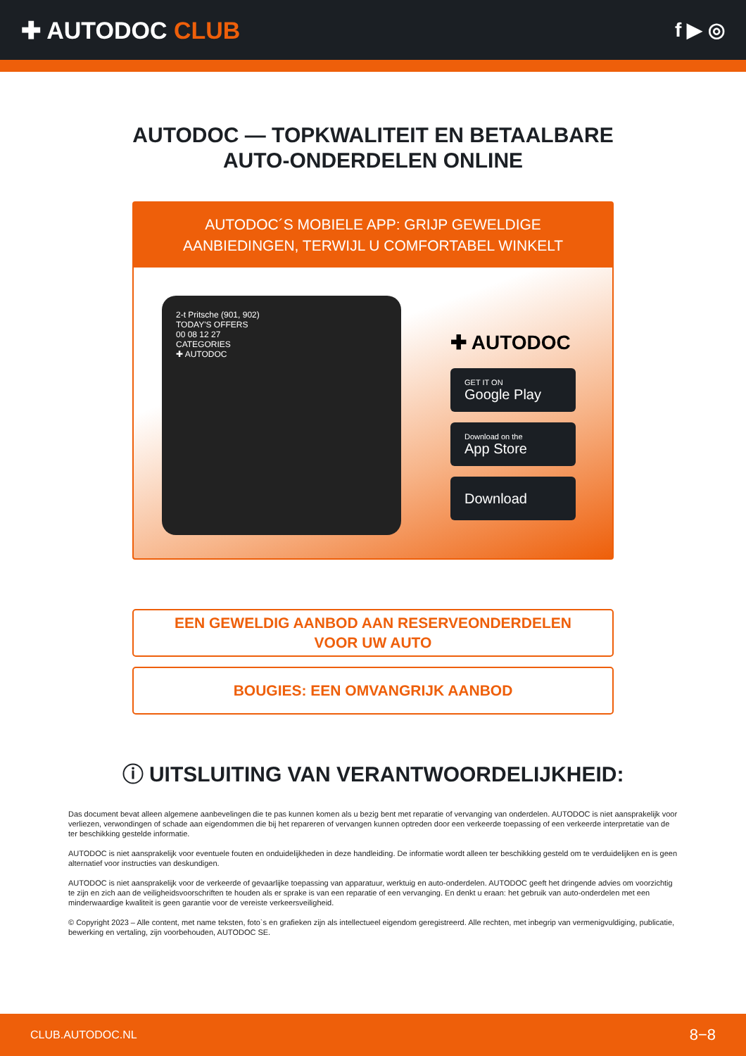✚ AUTODOC CLUB
f ▶ ◎
AUTODOC — TOPKWALITEIT EN BETAALBARE AUTO-ONDERDELEN ONLINE
AUTODOC´S MOBIELE APP: GRIJP GEWELDIGE AANBIEDINGEN, TERWIJL U COMFORTABEL WINKELT
2-t Pritsche (901, 902)
TODAY'S OFFERS
00 08 12 27
CATEGORIES
✚ AUTODOC
✚ AUTODOC
GET IT ON
Google Play
Download on the
App Store
Download
EEN GEWELDIG AANBOD AAN RESERVEONDERDELEN
VOOR UW AUTO
BOUGIES: EEN OMVANGRIJK AANBOD
ⓘ UITSLUITING VAN VERANTWOORDELIJKHEID:
Das document bevat alleen algemene aanbevelingen die te pas kunnen komen als u bezig bent met reparatie of vervanging van onderdelen. AUTODOC is niet aansprakelijk voor verliezen, verwondingen of schade aan eigendommen die bij het repareren of vervangen kunnen optreden door een verkeerde toepassing of een verkeerde interpretatie van de ter beschikking gestelde informatie.
AUTODOC is niet aansprakelijk voor eventuele fouten en onduidelijkheden in deze handleiding. De informatie wordt alleen ter beschikking gesteld om te verduidelijken en is geen alternatief voor instructies van deskundigen.
AUTODOC is niet aansprakelijk voor de verkeerde of gevaarlijke toepassing van apparatuur, werktuig en auto-onderdelen. AUTODOC geeft het dringende advies om voorzichtig te zijn en zich aan de veiligheidsvoorschriften te houden als er sprake is van een reparatie of een vervanging. En denkt u eraan: het gebruik van auto-onderdelen met een minderwaardige kwaliteit is geen garantie voor de vereiste verkeersveiligheid.
© Copyright 2023 – Alle content, met name teksten, foto`s en grafieken zijn als intellectueel eigendom geregistreerd. Alle rechten, met inbegrip van vermenigvuldiging, publicatie, bewerking en vertaling, zijn voorbehouden, AUTODOC SE.
CLUB.AUTODOC.NL 8−8